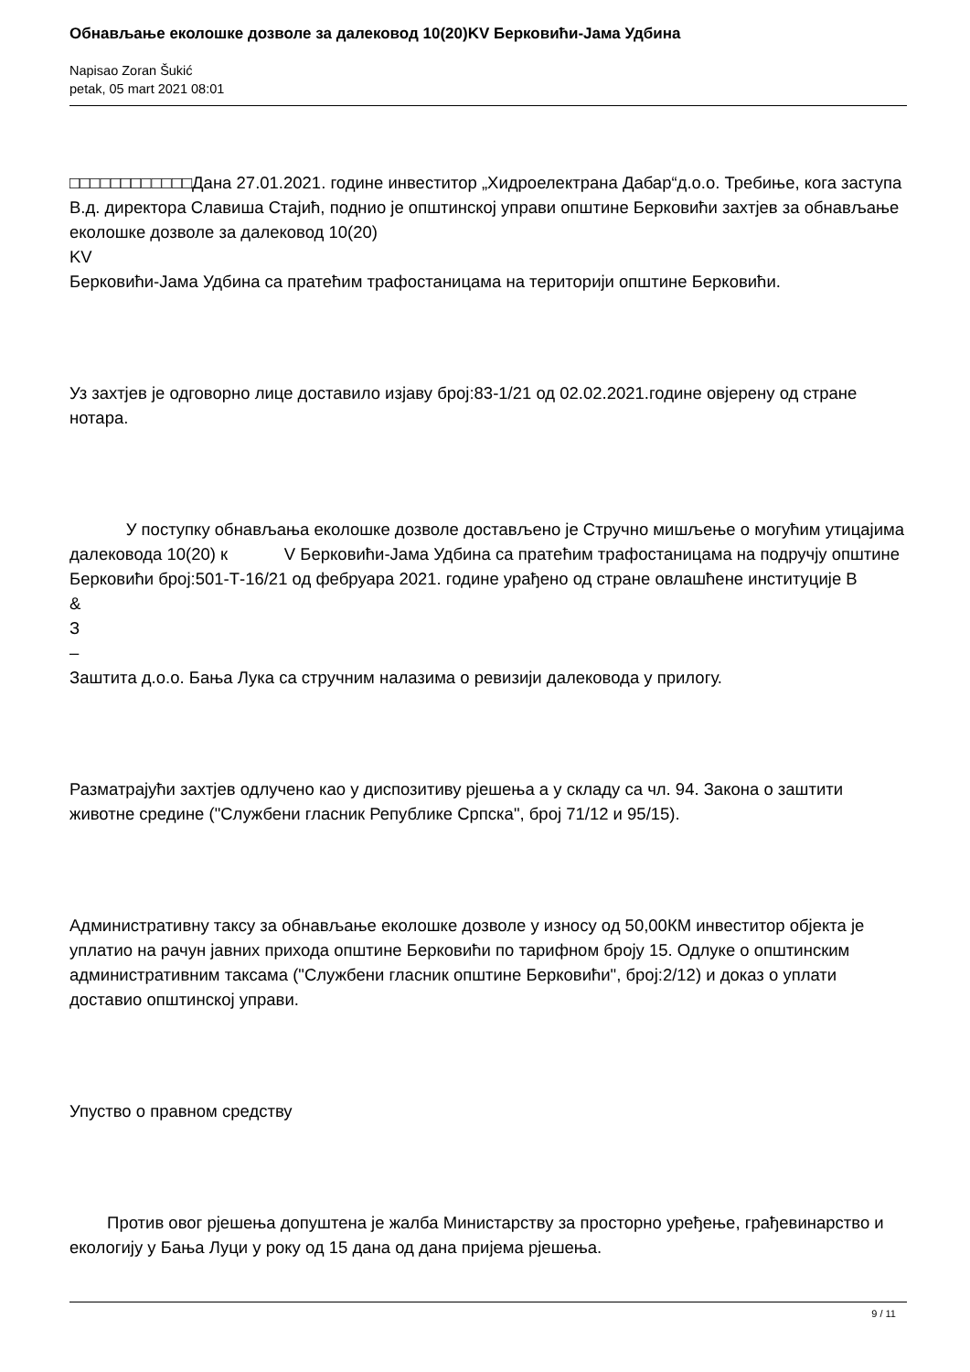Обнављање еколошке дозволе за далековод 10(20)KV Берковићи-Јама Удбина
Napisao Zoran Šukić
petak, 05 mart 2021 08:01
□□□□□□□□□□□□Дана 27.01.2021. године инвеститор „Хидроелектрана Дабар“д.о.о. Требиње, кога заступа В.д. директора Славиша Стајић, поднио је општинској управи општине Берковићи захтјев за обнављање еколошке дозволе за далековод 10(20)
KV
Берковићи-Јама Удбина са пратећим трафостаницама на територији општине Берковићи.
Уз захтјев је одговорно лице доставило изјаву број:83-1/21 од 02.02.2021.године овјерену од стране нотара.
У поступку обнављања еколошке дозволе достављено је Стручно мишљење о могућим утицајима далековода 10(20) к V Берковићи-Јама Удбина са пратећим трафостаницама на подручју општине Берковићи број:501-Т-16/21 од фебруара 2021. године урађено од стране овлашћене институције В
&
З
–
Заштита д.о.о. Бања Лука са стручним налазима о ревизији далековода у прилогу.
Разматрајући захтјев одлучено као у диспозитиву рјешења а у складу са чл. 94. Закона о заштити животне средине ("Службени гласник Републике Српска", број 71/12 и 95/15).
Административну таксу за обнављање еколошке дозволе у износу од 50,00КМ инвеститор објекта је уплатио на рачун јавних прихода општине Берковићи по тарифном броју 15. Одлуке о општинским административним таксама ("Службени гласник општине Берковићи", број:2/12) и доказ о уплати доставио општинској управи.
Упуство о правном средству
Против овог рјешења допуштена је жалба Министарству за просторно уређење, грађевинарство и екологију у Бањa Луци у року од 15 дана од дана пријема рјешења.
9 / 11